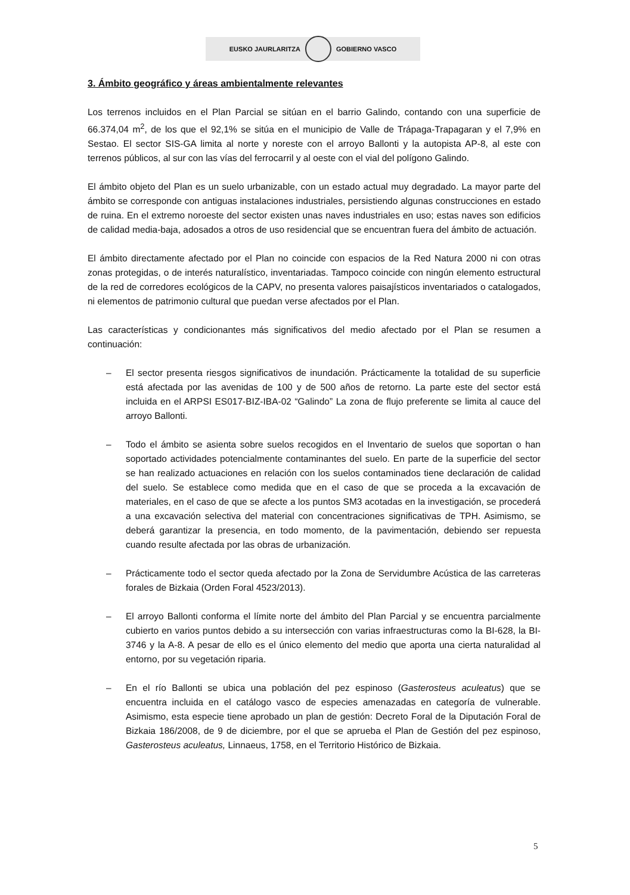EUSKO JAURLARITZA GOBIERNO VASCO
3. Ámbito geográfico y áreas ambientalmente relevantes
Los terrenos incluidos en el Plan Parcial se sitúan en el barrio Galindo, contando con una superficie de 66.374,04 m<sup>2</sup>, de los que el 92,1% se sitúa en el municipio de Valle de Trápaga-Trapagaran y el 7,9% en Sestao. El sector SIS-GA limita al norte y noreste con el arroyo Ballonti y la autopista AP-8, al este con terrenos públicos, al sur con las vías del ferrocarril y al oeste con el vial del polígono Galindo.
El ámbito objeto del Plan es un suelo urbanizable, con un estado actual muy degradado. La mayor parte del ámbito se corresponde con antiguas instalaciones industriales, persistiendo algunas construcciones en estado de ruina. En el extremo noroeste del sector existen unas naves industriales en uso; estas naves son edificios de calidad media-baja, adosados a otros de uso residencial que se encuentran fuera del ámbito de actuación.
El ámbito directamente afectado por el Plan no coincide con espacios de la Red Natura 2000 ni con otras zonas protegidas, o de interés naturalístico, inventariadas. Tampoco coincide con ningún elemento estructural de la red de corredores ecológicos de la CAPV, no presenta valores paisajísticos inventariados o catalogados, ni elementos de patrimonio cultural que puedan verse afectados por el Plan.
Las características y condicionantes más significativos del medio afectado por el Plan se resumen a continuación:
– El sector presenta riesgos significativos de inundación. Prácticamente la totalidad de su superficie está afectada por las avenidas de 100 y de 500 años de retorno. La parte este del sector está incluida en el ARPSI ES017-BIZ-IBA-02 “Galindo” La zona de flujo preferente se limita al cauce del arroyo Ballonti.
– Todo el ámbito se asienta sobre suelos recogidos en el Inventario de suelos que soportan o han soportado actividades potencialmente contaminantes del suelo. En parte de la superficie del sector se han realizado actuaciones en relación con los suelos contaminados tiene declaración de calidad del suelo. Se establece como medida que en el caso de que se proceda a la excavación de materiales, en el caso de que se afecte a los puntos SM3 acotadas en la investigación, se procederá a una excavación selectiva del material con concentraciones significativas de TPH. Asimismo, se deberá garantizar la presencia, en todo momento, de la pavimentación, debiendo ser repuesta cuando resulte afectada por las obras de urbanización.
– Prácticamente todo el sector queda afectado por la Zona de Servidumbre Acústica de las carreteras forales de Bizkaia (Orden Foral 4523/2013).
– El arroyo Ballonti conforma el límite norte del ámbito del Plan Parcial y se encuentra parcialmente cubierto en varios puntos debido a su intersección con varias infraestructuras como la BI-628, la BI-3746 y la A-8. A pesar de ello es el único elemento del medio que aporta una cierta naturalidad al entorno, por su vegetación riparia.
– En el río Ballonti se ubica una población del pez espinoso (Gasterosteus aculeatus) que se encuentra incluida en el catálogo vasco de especies amenazadas en categoría de vulnerable. Asimismo, esta especie tiene aprobado un plan de gestión: Decreto Foral de la Diputación Foral de Bizkaia 186/2008, de 9 de diciembre, por el que se aprueba el Plan de Gestión del pez espinoso, Gasterosteus aculeatus, Linnaeus, 1758, en el Territorio Histórico de Bizkaia.
5